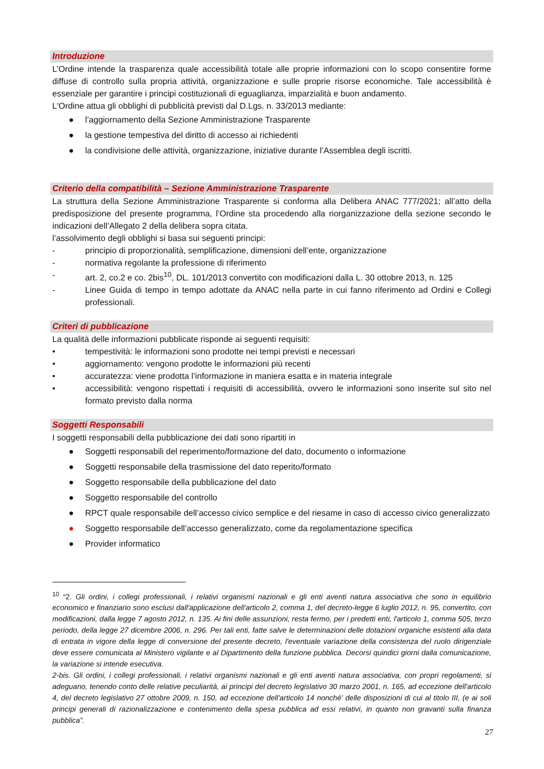Introduzione
L’Ordine intende la trasparenza quale accessibilità totale alle proprie informazioni con lo scopo consentire forme diffuse di controllo sulla propria attività, organizzazione e sulle proprie risorse economiche. Tale accessibilità è essenziale per garantire i principi costituzionali di eguaglianza, imparzialità e buon andamento.
L'Ordine attua gli obblighi di pubblicità previsti dal D.Lgs. n. 33/2013 mediante:
● l’aggiornamento della Sezione Amministrazione Trasparente
● la gestione tempestiva del diritto di accesso ai richiedenti
● la condivisione delle attività, organizzazione, iniziative durante l’Assemblea degli iscritti.
Criterio della compatibilità – Sezione Amministrazione Trasparente
La struttura della Sezione Amministrazione Trasparente si conforma alla Delibera ANAC 777/2021; all’atto della predisposizione del presente programma, l’Ordine sta procedendo alla riorganizzazione della sezione secondo le indicazioni dell’Allegato 2 della delibera sopra citata.
l’assolvimento degli obblighi si basa sui seguenti principi:
- principio di proporzionalità, semplificazione, dimensioni dell’ente, organizzazione
- normativa regolante la professione di riferimento
- art. 2, co.2 e co. 2bis<sup>10</sup>, DL. 101/2013 convertito con modificazioni dalla L. 30 ottobre 2013, n. 125
- Linee Guida di tempo in tempo adottate da ANAC nella parte in cui fanno riferimento ad Ordini e Collegi professionali.
Criteri di pubblicazione
La qualità delle informazioni pubblicate risponde ai seguenti requisiti:
• tempestività: le informazioni sono prodotte nei tempi previsti e necessari
• aggiornamento: vengono prodotte le informazioni più recenti
• accuratezza: viene prodotta l’informazione in maniera esatta e in materia integrale
• accessibilità: vengono rispettati i requisiti di accessibilità, ovvero le informazioni sono inserite sul sito nel formato previsto dalla norma
Soggetti Responsabili
I soggetti responsabili della pubblicazione dei dati sono ripartiti in
● Soggetti responsabili del reperimento/formazione del dato, documento o informazione
● Soggetti responsabile della trasmissione del dato reperito/formato
● Soggetto responsabile della pubblicazione del dato
● Soggetto responsabile del controllo
● RPCT quale responsabile dell’accesso civico semplice e del riesame in caso di accesso civico generalizzato
● Soggetto responsabile dell’accesso generalizzato, come da regolamentazione specifica
● Provider informatico
<sup>10</sup> “2. Gli ordini, i collegi professionali, i relativi organismi nazionali e gli enti aventi natura associativa che sono in equilibrio economico e finanziario sono esclusi dall'applicazione dell'articolo 2, comma 1, del decreto-legge 6 luglio 2012, n. 95, convertito, con modificazioni, dalla legge 7 agosto 2012, n. 135. Ai fini delle assunzioni, resta fermo, per i predetti enti, l'articolo 1, comma 505, terzo periodo, della legge 27 dicembre 2006, n. 296. Per tali enti, fatte salve le determinazioni delle dotazioni organiche esistenti alla data di entrata in vigore della legge di conversione del presente decreto, l'eventuale variazione della consistenza del ruolo dirigenziale deve essere comunicata al Ministero vigilante e al Dipartimento della funzione pubblica. Decorsi quindici giorni dalla comunicazione, la variazione si intende esecutiva.
2-bis. Gli ordini, i collegi professionali, i relativi organismi nazionali e gli enti aventi natura associativa, con propri regolamenti, si adeguano, tenendo conto delle relative peculiarità, ai principi del decreto legislativo 30 marzo 2001, n. 165, ad eccezione dell'articolo 4, del decreto legislativo 27 ottobre 2009, n. 150, ad eccezione dell'articolo 14 nonché' delle disposizioni di cui al titolo III, (e ai soli principi generali di razionalizzazione e contenimento della spesa pubblica ad essi relativi, in quanto non gravanti sulla finanza pubblica”.
27